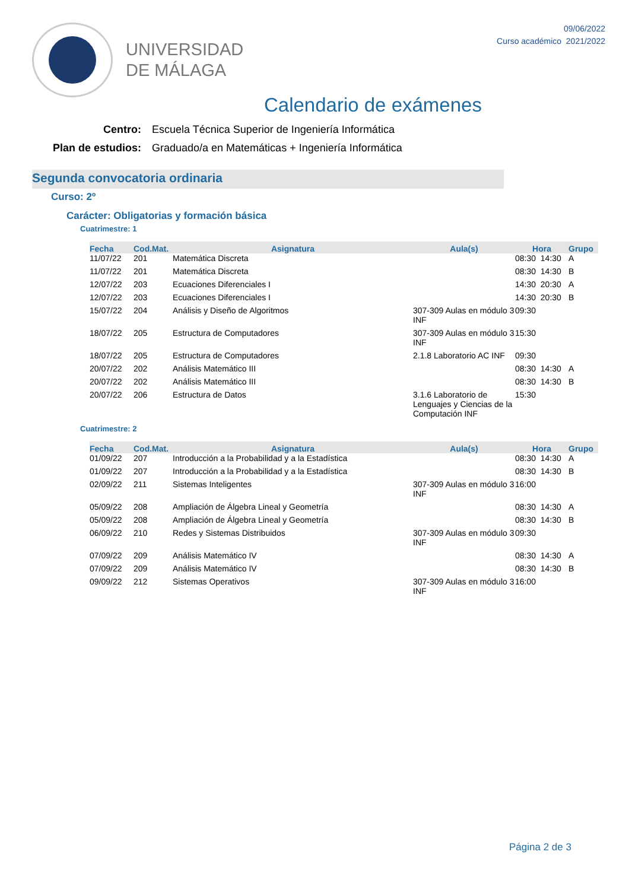UNIVERSIDAD
DE MÁLAGA
09/06/2022
Curso académico 2021/2022
Calendario de exámenes
Centro: Escuela Técnica Superior de Ingeniería Informática
Plan de estudios: Graduado/a en Matemáticas + Ingeniería Informática
Segunda convocatoria ordinaria
Curso: 2º
Carácter: Obligatorias y formación básica
Cuatrimestre: 1
| Fecha | Cod.Mat. | Asignatura | Aula(s) | Hora | Grupo |
| --- | --- | --- | --- | --- | --- |
| 11/07/22 | 201 | Matemática Discreta | | 08:30 14:30 | A |
| 11/07/22 | 201 | Matemática Discreta | | 08:30 14:30 | B |
| 12/07/22 | 203 | Ecuaciones Diferenciales I | | 14:30 20:30 | A |
| 12/07/22 | 203 | Ecuaciones Diferenciales I | | 14:30 20:30 | B |
| 15/07/22 | 204 | Análisis y Diseño de Algoritmos | 307-309 Aulas en módulo 3 INF | 09:30 | |
| 18/07/22 | 205 | Estructura de Computadores | 307-309 Aulas en módulo 3 INF | 15:30 | |
| 18/07/22 | 205 | Estructura de Computadores | 2.1.8 Laboratorio AC INF | 09:30 | |
| 20/07/22 | 202 | Análisis Matemático III | | 08:30 14:30 | A |
| 20/07/22 | 202 | Análisis Matemático III | | 08:30 14:30 | B |
| 20/07/22 | 206 | Estructura de Datos | 3.1.6 Laboratorio de Lenguajes y Ciencias de la Computación INF | 15:30 | |
Cuatrimestre: 2
| Fecha | Cod.Mat. | Asignatura | Aula(s) | Hora | Grupo |
| --- | --- | --- | --- | --- | --- |
| 01/09/22 | 207 | Introducción a la Probabilidad y a la Estadística | | 08:30 14:30 | A |
| 01/09/22 | 207 | Introducción a la Probabilidad y a la Estadística | | 08:30 14:30 | B |
| 02/09/22 | 211 | Sistemas Inteligentes | 307-309 Aulas en módulo 3 INF | 16:00 | |
| 05/09/22 | 208 | Ampliación de Álgebra Lineal y Geometría | | 08:30 14:30 | A |
| 05/09/22 | 208 | Ampliación de Álgebra Lineal y Geometría | | 08:30 14:30 | B |
| 06/09/22 | 210 | Redes y Sistemas Distribuidos | 307-309 Aulas en módulo 3 INF | 09:30 | |
| 07/09/22 | 209 | Análisis Matemático IV | | 08:30 14:30 | A |
| 07/09/22 | 209 | Análisis Matemático IV | | 08:30 14:30 | B |
| 09/09/22 | 212 | Sistemas Operativos | 307-309 Aulas en módulo 3 INF | 16:00 | |
Página 2 de 3